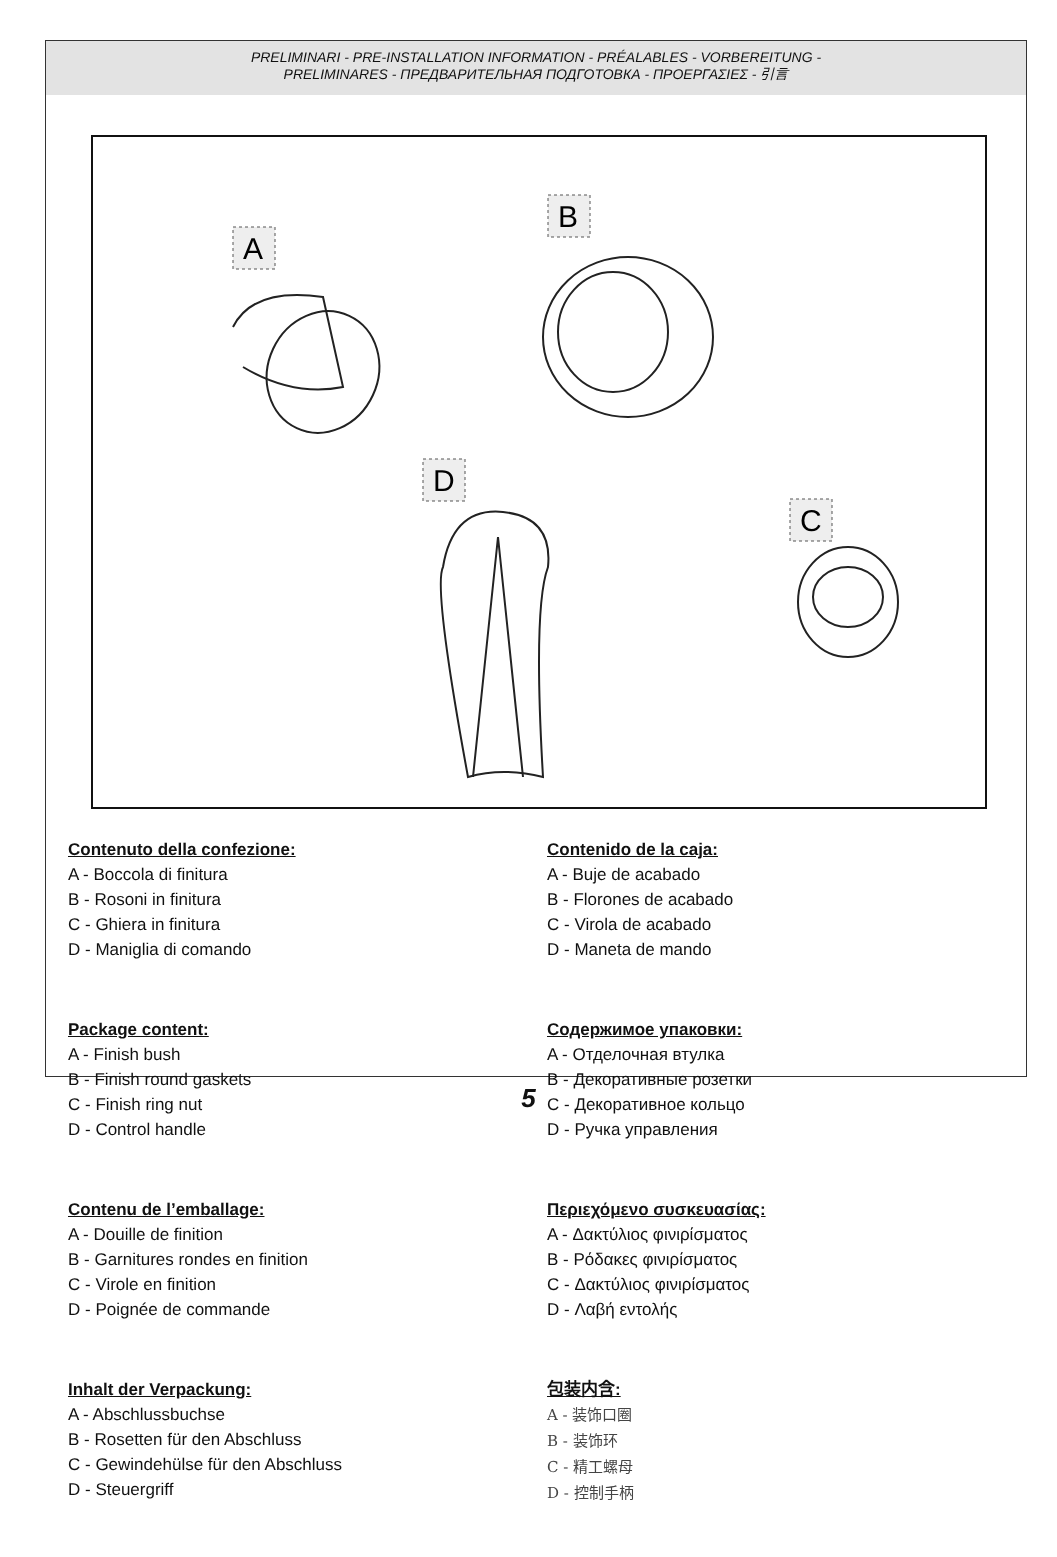PRELIMINARI - PRE-INSTALLATION INFORMATION - PRÉALABLES - VORBEREITUNG -
PRELIMINARES - ПРЕДВАРИТЕЛЬНАЯ ПОДГОТОВКА - ΠΡΟΕΡΓΑΣΙΕΣ - 引言
A
B
D
C
Contenuto della confezione:
A - Boccola di finitura
B - Rosoni in finitura
C - Ghiera in finitura
D - Maniglia di comando
Package content:
A - Finish bush
B - Finish round gaskets
C - Finish ring nut
D - Control handle
Contenu de l’emballage:
A - Douille de finition
B - Garnitures rondes en finition
C - Virole en finition
D - Poignée de commande
Inhalt der Verpackung:
A - Abschlussbuchse
B - Rosetten für den Abschluss
C - Gewindehülse für den Abschluss
D - Steuergriff
Contenido de la caja:
A - Buje de acabado
B - Florones de acabado
C - Virola de acabado
D - Maneta de mando
Содержимое упаковки:
A - Отделочная втулка
B - Декоративные розетки
C - Декоративное кольцо
D - Ручка управления
Περιεχόμενο συσκευασίας:
A - Δακτύλιος φινιρίσματος
B - Ρόδακες φινιρίσματος
C - Δακτύλιος φινιρίσματος
D - Λαβή εντολής
包装内含:
A - 装饰口圈
B - 装饰环
C - 精工螺母
D - 控制手柄
5